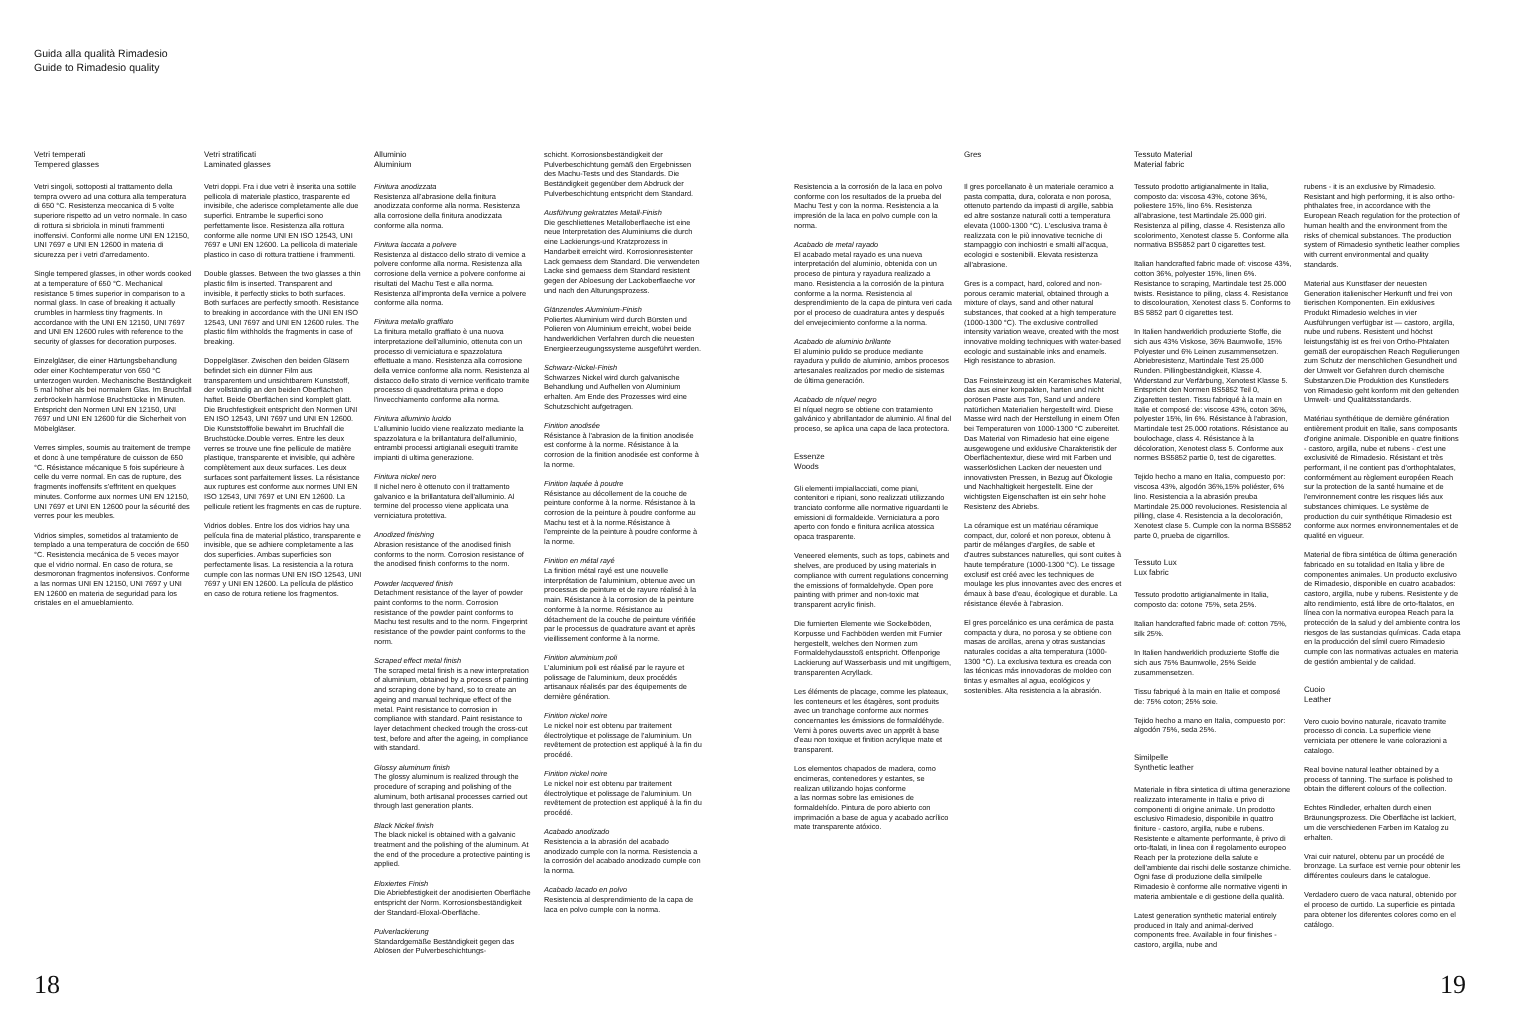Guida alla qualità Rimadesio
Guide to Rimadesio quality
Vetri temperati
Tempered glasses
Vetri singoli, sottoposti al trattamento della tempra ovvero ad una cottura alla temperatura di 650 °C. Resistenza meccanica di 5 volte superiore rispetto ad un vetro normale. In caso di rottura si sbriciola in minuti frammenti inoffensivi. Conformi alle norme UNI EN 12150, UNI 7697 e UNI EN 12600 in materia di sicurezza per i vetri d'arredamento.
Single tempered glasses, in other words cooked at a temperature of 650 °C. Mechanical resistance 5 times superior in comparison to a normal glass. In case of breaking it actually crumbles in harmless tiny fragments. In accordance with the UNI EN 12150, UNI 7697 and UNI EN 12600 rules with reference to the security of glasses for decoration purposes.
Einzelgläser, die einer Härtungsbehandlung oder einer Kochtemperatur von 650 °C unterzogen wurden. Mechanische Beständigkeit 5 mal höher als bei normalem Glas. Im Bruchfall zerbröckeln harmlose Bruchstücke in Minuten. Entspricht den Normen UNI EN 12150, UNI 7697 und UNI EN 12600 für die Sicherheit von Möbelgläser.
Verres simples, soumis au traitement de trempe et donc à une température de cuisson de 650 °C. Résistance mécanique 5 fois supérieure à celle du verre normal. En cas de rupture, des fragments inoffensifs s'effritent en quelques minutes. Conforme aux normes UNI EN 12150, UNI 7697 et UNI EN 12600 pour la sécurité des verres pour les meubles.
Vidrios simples, sometidos al tratamiento de templado a una temperatura de cocción de 650 °C. Resistencia mecánica de 5 veces mayor que el vidrio normal. En caso de rotura, se desmoronan fragmentos inofensivos. Conforme a las normas UNI EN 12150, UNI 7697 y UNI EN 12600 en materia de seguridad para los cristales en el amueblamiento.
Vetri stratificati
Laminated glasses
Vetri doppi. Fra i due vetri è inserita una sottile pellicola di materiale plastico, trasparente ed invisibile, che aderisce completamente alle due superfici. Entrambe le superfici sono perfettamente lisce. Resistenza alla rottura conforme alle norme UNI EN ISO 12543, UNI 7697 e UNI EN 12600. La pellicola di materiale plastico in caso di rottura trattiene i frammenti.
Double glasses. Between the two glasses a thin plastic film is inserted. Transparent and invisible, it perfectly sticks to both surfaces. Both surfaces are perfectly smooth. Resistance to breaking in accordance with the UNI EN ISO 12543, UNI 7697 and UNI EN 12600 rules. The plastic film withholds the fragments in case of breaking.
Doppelgläser. Zwischen den beiden Gläsern befindet sich ein dünner Film aus transparentem und unsichtbarem Kunststoff, der vollständig an den beiden Oberflächen haftet. Beide Oberflächen sind komplett glatt. Die Bruchfestigkeit entspricht den Normen UNI EN ISO 12543, UNI 7697 und UNI EN 12600. Die Kunststofffolie bewahrt im Bruchfall die Bruchstücke.Double verres. Entre les deux verres se trouve une fine pellicule de matière plastique, transparente et invisible, qui adhère complètement aux deux surfaces. Les deux surfaces sont parfaitement lisses. La résistance aux ruptures est conforme aux normes UNI EN ISO 12543, UNI 7697 et UNI EN 12600. La pellicule retient les fragments en cas de rupture.
Vidrios dobles. Entre los dos vidrios hay una película fina de material plástico, transparente e invisible, que se adhiere completamente a las dos superficies. Ambas superficies son perfectamente lisas. La resistencia a la rotura cumple con las normas UNI EN ISO 12543, UNI 7697 y UNI EN 12600. La película de plástico en caso de rotura retiene los fragmentos.
Alluminio
Aluminium
Finitura anodizzata
Resistenza all'abrasione della finitura anodizzata conforme alla norma. Resistenza alla corrosione della finitura anodizzata conforme alla norma.
Finitura laccata a polvere
Resistenza al distacco dello strato di vernice a polvere conforme alla norma. Resistenza alla corrosione della vernice a polvere conforme ai risultati del Machu Test e alla norma. Resistenza all'impronta della vernice a polvere conforme alla norma.
Finitura metallo graffiato
La finitura metallo graffiato è una nuova interpretazione dell'alluminio, ottenuta con un processo di verniciatura e spazzolatura effettuate a mano. Resistenza alla corrosione della vernice conforme alla norm. Resistenza al distacco dello strato di vernice verificato tramite processo di quadrettatura prima e dopo l'invecchiamento conforme alla norma.
Finitura alluminio lucido
L'alluminio lucido viene realizzato mediante la spazzolatura e la brillantatura dell'alluminio, entrambi processi artigianali eseguiti tramite impianti di ultima generazione.
Finitura nickel nero
Il nichel nero è ottenuto con il trattamento galvanico e la brillantatura dell'alluminio. Al termine del processo viene applicata una verniciatura protettiva.
Anodized finishing
Abrasion resistance of the anodised finish conforms to the norm. Corrosion resistance of the anodised finish conforms to the norm.
Powder lacquered finish
Detachment resistance of the layer of powder paint conforms to the norm. Corrosion resistance of the powder paint conforms to Machu test results and to the norm. Fingerprint resistance of the powder paint conforms to the norm.
Scraped effect metal finish
The scraped metal finish is a new interpretation of aluminium, obtained by a process of painting and scraping done by hand, so to create an ageing and manual technique effect of the metal. Paint resistance to corrosion in compliance with standard. Paint resistance to layer detachment checked trough the cross-cut test, before and after the ageing, in compliance with standard.
Glossy aluminum finish
The glossy aluminum is realized through the procedure of scraping and polishing of the aluminum, both artisanal processes carried out through last generation plants.
Black Nickel finish
The black nickel is obtained with a galvanic treatment and the polishing of the aluminum. At the end of the procedure a protective painting is applied.
Eloxiertes Finish
Die Abriebfestigkeit der anodisierten Oberfläche entspricht der Norm. Korrosionsbeständigkeit der Standard-Eloxal-Oberfläche.
Pulverlackierung
Standardgemäße Beständigkeit gegen das Ablösen der Pulverbeschichtungs-
schicht. Korrosionsbeständigkeit der Pulverbeschichtung gemäß den Ergebnissen des Machu-Tests und des Standards. Die Beständigkeit gegenüber dem Abdruck der Pulverbeschichtung entspricht dem Standard.
Ausführung gekratztes Metall-Finish
Die geschliettenes Metalloberflaeche ist eine neue Interpretation des Aluminiums die durch eine Lackierungs-und Kratzprozess in Handarbeit erreicht wird. Korrosionresistenter Lack gemaess dem Standard. Die verwendeten Lacke sind gemaess dem Standard resistent gegen der Abloesung der Lackoberflaeche vor und nach den Alturungsprozess.
Glänzendes Aluminium-Finish
Poliertes Aluminium wird durch Bürsten und Polieren von Aluminium erreicht, wobei beide handwerklichen Verfahren durch die neuesten Energieerzeugungssysteme ausgeführt werden.
Schwarz-Nickel-Finish
Schwarzes Nickel wird durch galvanische Behandlung und Aufhellen von Aluminium erhalten. Am Ende des Prozesses wird eine Schutzschicht aufgetragen.
Finition anodisée
Résistance à l'abrasion de la finition anodisée est conforme à la norme. Résistance à la corrosion de la finition anodisée est conforme à la norme.
Finition laquée à poudre
Résistance au décollement de la couche de peinture conforme à la norme. Résistance à la corrosion de la peinture à poudre conforme au Machu test et à la norme.Résistance à l'empreinte de la peinture à poudre conforme à la norme.
Finition en métal rayé
La finition métal rayé est une nouvelle interprétation de l'aluminium, obtenue avec un processus de peinture et de rayure réalisé à la main. Résistance à la corrosion de la peinture conforme à la norme. Résistance au détachement de la couche de peinture vérifiée par le processus de quadrature avant et après vieillissement conforme à la norme.
Finition aluminium poli
L'aluminium poli est réalisé par le rayure et polissage de l'aluminium, deux procédés artisanaux réalisés par des équipements de dernière génération.
Finition nickel noire
Le nickel noir est obtenu par traitement électrolytique et polissage de l'aluminium. Un revêtement de protection est appliqué à la fin du procédé.
Finition nickel noire
Le nickel noir est obtenu par traitement électrolytique et polissage de l'aluminium. Un revêtement de protection est appliqué à la fin du procédé.
Acabado anodizado
Resistencia a la abrasión del acabado anodizado cumple con la norma. Resistencia a la corrosión del acabado anodizado cumple con la norma.
Acabado lacado en polvo
Resistencia al desprendimiento de la capa de laca en polvo cumple con la norma.
Resistencia a la corrosión de la laca en polvo conforme con los resultados de la prueba del Machu Test y con la norma. Resistencia a la impresión de la laca en polvo cumple con la norma.
Acabado de metal rayado
El acabado metal rayado es una nueva interpretación del aluminio, obtenida con un proceso de pintura y rayadura realizado a mano. Resistencia a la corrosión de la pintura conforme a la norma. Resistencia al desprendimiento de la capa de pintura veri cada por el proceso de cuadratura antes y después del envejecimiento conforme a la norma.
Acabado de aluminio brillante
El aluminio pulido se produce mediante rayadura y pulido de aluminio, ambos procesos artesanales realizados por medio de sistemas de última generación.
Acabado de níquel negro
El níquel negro se obtiene con tratamiento galvánico y abrillantador de aluminio. Al final del proceso, se aplica una capa de laca protectora.
Essenze
Woods
Gli elementi impiallacciati, come piani, contenitori e ripiani, sono realizzati utilizzando tranciato conforme alle normative riguardanti le emissioni di formaldeide. Verniciatura a poro aperto con fondo e finitura acrilica atossica opaca trasparente.
Veneered elements, such as tops, cabinets and shelves, are produced by using materials in compliance with current regulations concerning the emissions of formaldehyde. Open pore painting with primer and non-toxic mat transparent acrylic finish.
Die furnierten Elemente wie Sockelböden, Korpusse und Fachböden werden mit Furnier hergestellt, welches den Normen zum Formaldehydausstoß entspricht. Offenporige Lackierung auf Wasserbasis und mit ungiftigem, transparenten Acryllack.
Les éléments de placage, comme les plateaux, les conteneurs et les étagères, sont produits avec un tranchage conforme aux normes concernantes les émissions de formaldéhyde. Verni à pores ouverts avec un apprêt à base d'eau non toxique et finition acrylique mate et transparent.
Los elementos chapados de madera, como encimeras, contenedores y estantes, se realizan utilizando hojas conforme
a las normas sobre las emisiones de formaldehído. Pintura de poro abierto con imprimación a base de agua y acabado acrílico mate transparente atóxico.
Gres
Il gres porcellanato è un materiale ceramico a pasta compatta, dura, colorata e non porosa, ottenuto partendo da impasti di argille, sabbia ed altre sostanze naturali cotti a temperatura elevata (1000-1300 °C). L'esclusiva trama è realizzata con le più innovative tecniche di stampaggio con inchiostri e smalti all'acqua, ecologici e sostenibili. Elevata resistenza all'abrasione.
Gres is a compact, hard, colored and non-porous ceramic material, obtained through a mixture of clays, sand and other natural substances, that cooked at a high temperature (1000-1300 °C). The exclusive controlled intensity variation weave, created with the most innovative molding techniques with water-based ecologic and sustainable inks and enamels. High resistance to abrasion.
Das Feinsteinzeug ist ein Keramisches Material, das aus einer kompakten, harten und nicht porösen Paste aus Ton, Sand und andere natürlichen Materialien hergestellt wird. Diese Masse wird nach der Herstellung in einem Ofen bei Temperaturen von 1000-1300 °C zubereitet. Das Material von Rimadesio hat eine eigene ausgewogene und exklusive Charakteristik der Oberflächentextur, diese wird mit Farben und wasserlöslichen Lacken der neuesten und innovativsten Pressen, in Bezug auf Ökologie und Nachhaltigkeit hergestellt. Eine der wichtigsten Eigenschaften ist ein sehr hohe Resistenz des Abriebs.
La céramique est un matériau céramique compact, dur, coloré et non poreux, obtenu à partir de mélanges d'argiles, de sable et d'autres substances naturelles, qui sont cuites à haute température (1000-1300 °C). Le tissage exclusif est créé avec les techniques de moulage les plus innovantes avec des encres et émaux à base d'eau, écologique et durable. La résistance élevée à l'abrasion.
El gres porcelánico es una cerámica de pasta compacta y dura, no porosa y se obtiene con masas de arcillas, arena y otras sustancias naturales cocidas a alta temperatura (1000-1300 °C). La exclusiva textura es creada con las técnicas más innovadoras de moldeo con tintas y esmaltes al agua, ecológicos y sostenibles. Alta resistencia a la abrasión.
Tessuto Material
Material fabric
Tessuto prodotto artigianalmente in Italia, composto da: viscosa 43%, cotone 36%, poliestere 15%, lino 6%. Resistenza all'abrasione, test Martindale 25.000 giri. Resistenza al pilling, classe 4. Resistenza allo scolorimento, Xenotest classe 5. Conforme alla normativa BS5852 part 0 cigarettes test.
Italian handcrafted fabric made of: viscose 43%, cotton 36%, polyester 15%, linen 6%. Resistance to scraping, Martindale test 25.000 twists. Resistance to piling, class 4. Resistance to discolouration, Xenotest class 5. Conforms to BS 5852 part 0 cigarettes test.
In Italien handwerklich produzierte Stoffe, die sich aus 43% Viskose, 36% Baumwolle, 15% Polyester und 6% Leinen zusammensetzen. Abriebresistenz, Martindale Test 25.000 Runden. Pillingbeständigkeit, Klasse 4. Widerstand zur Verfärbung, Xenotest Klasse 5. Entspricht den Normen BS5852 Teil 0, Zigaretten testen. Tissu fabriqué à la main en Italie et composé de: viscose 43%, coton 36%, polyester 15%, lin 6%. Résistance à l'abrasion, Martindale test 25.000 rotations. Résistance au boulochage, class 4. Résistance à la décoloration, Xenotest class 5. Conforme aux normes BS5852 partie 0, test de cigarettes.
Tejido hecho a mano en Italia, compuesto por: viscosa 43%, algodón 36%,15% poliéster, 6% lino. Resistencia a la abrasión preuba Martindale 25.000 revoluciones. Resistencia al pilling, clase 4. Resistencia a la decoloración, Xenotest clase 5. Cumple con la norma BS5852 parte 0, prueba de cigarrillos.
Tessuto Lux
Lux fabric
Tessuto prodotto artigianalmente in Italia, composto da: cotone 75%, seta 25%.
Italian handcrafted fabric made of: cotton 75%, silk 25%.
In Italien handwerklich produzierte Stoffe die sich aus 75% Baumwolle, 25% Seide zusammensetzen.
Tissu fabriqué à la main en Italie et composé de: 75% coton; 25% soie.
Tejido hecho a mano en Italia, compuesto por: algodón 75%, seda 25%.
Similpelle
Synthetic leather
Materiale in fibra sintetica di ultima generazione realizzato interamente in Italia e privo di componenti di origine animale. Un prodotto esclusivo Rimadesio, disponibile in quattro finiture - castoro, argilla, nube e rubens. Resistente e altamente performante, è privo di orto-ftalati, in linea con il regolamento europeo Reach per la protezione della salute e dell'ambiente dai rischi delle sostanze chimiche. Ogni fase di produzione della similpelle Rimadesio è conforme alle normative vigenti in materia ambientale e di gestione della qualità.
Latest generation synthetic material entirely produced in Italy and animal-derived components free. Available in four finishes - castoro, argilla, nube and
rubens - it is an exclusive by Rimadesio. Resistant and high performing, it is also ortho-phthalates free, in accordance with the European Reach regulation for the protection of human health and the environment from the risks of chemical substances. The production system of Rimadesio synthetic leather complies with current environmental and quality standards.
Material aus Kunstfaser der neuesten Generation italienischer Herkunft und frei von tierischen Komponenten. Ein exklusives Produkt Rimadesio welches in vier Ausführungen verfügbar ist — castoro, argilla, nube und rubens. Resistent und höchst leistungsfähig ist es frei von Ortho-Phtalaten gemäß der europäischen Reach Regulierungen zum Schutz der menschlichen Gesundheit und der Umwelt vor Gefahren durch chemische Substanzen.Die Produktion des Kunstleders von Rimadesio geht konform mit den geltenden Umwelt- und Qualitätsstandards.
Matériau synthétique de dernière génération entièrement produit en Italie, sans composants d'origine animale. Disponible en quatre finitions - castoro, argilla, nube et rubens - c'est une exclusivité de Rimadesio. Résistant et très performant, il ne contient pas d'orthophtalates, conformément au règlement européen Reach sur la protection de la santé humaine et de l'environnement contre les risques liés aux substances chimiques. Le système de production du cuir synthétique Rimadesio est conforme aux normes environnementales et de qualité en vigueur.
Material de fibra sintética de última generación fabricado en su totalidad en Italia y libre de componentes animales. Un producto exclusivo de Rimadesio, disponible en cuatro acabados: castoro, argilla, nube y rubens. Resistente y de alto rendimiento, está libre de orto-ftalatos, en línea con la normativa europea Reach para la protección de la salud y del ambiente contra los riesgos de las sustancias químicas. Cada etapa en la producción del símil cuero Rimadesio cumple con las normativas actuales en materia de gestión ambiental y de calidad.
Cuoio
Leather
Vero cuoio bovino naturale, ricavato tramite processo di concia. La superficie viene verniciata per ottenere le varie colorazioni a catalogo.
Real bovine natural leather obtained by a process of tanning. The surface is polished to obtain the different colours of the collection.
Echtes Rindleder, erhalten durch einen Bräunungsprozess. Die Oberfläche ist lackiert, um die verschiedenen Farben im Katalog zu erhalten.
Vrai cuir naturel, obtenu par un procédé de bronzage. La surface est vernie pour obtenir les différentes couleurs dans le catalogue.
Verdadero cuero de vaca natural, obtenido por el proceso de curtido. La superficie es pintada para obtener los diferentes colores como en el catálogo.
18 19